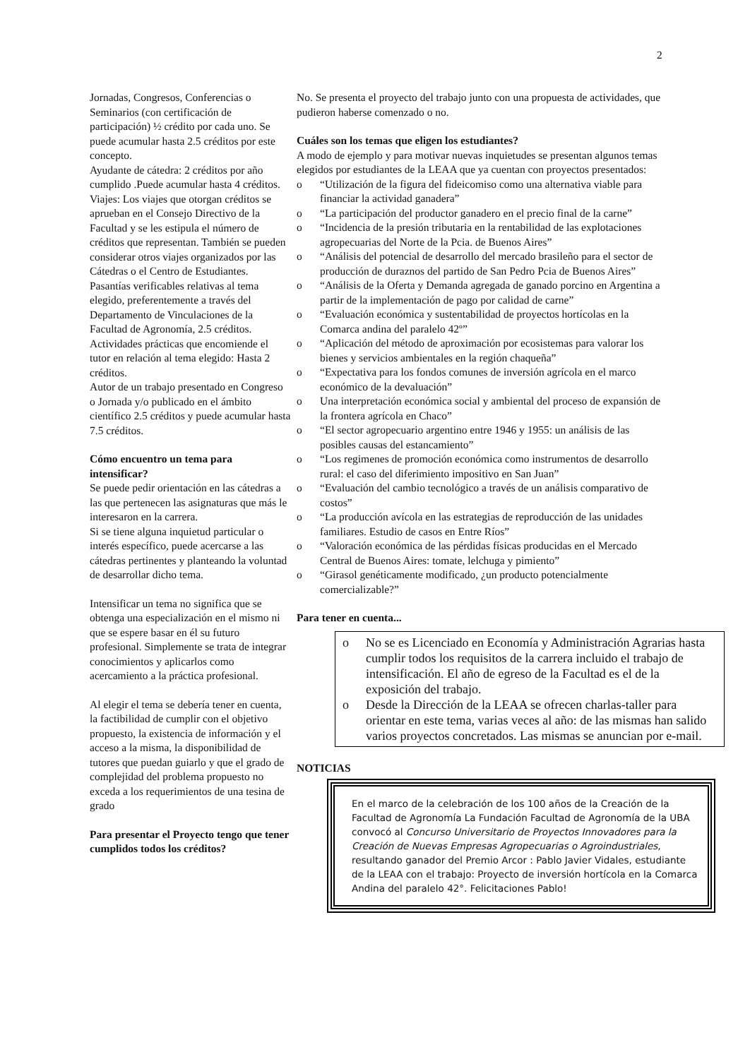2
Jornadas, Congresos, Conferencias o Seminarios (con certificación de participación) ½ crédito por cada uno. Se puede acumular hasta 2.5 créditos por este concepto.
Ayudante de cátedra: 2 créditos por año cumplido .Puede acumular hasta 4 créditos.
Viajes: Los viajes que otorgan créditos se aprueban en el Consejo Directivo de la Facultad y se les estipula el número de créditos que representan. También se pueden considerar otros viajes organizados por las Cátedras o el Centro de Estudiantes.
Pasantías verificables relativas al tema elegido, preferentemente a través del Departamento de Vinculaciones de la Facultad de Agronomía, 2.5 créditos.
Actividades prácticas que encomiende el tutor en relación al tema elegido: Hasta 2 créditos.
Autor de un trabajo presentado en Congreso o Jornada y/o publicado en el ámbito científico 2.5 créditos y puede acumular hasta 7.5 créditos.
Cómo encuentro un tema para intensificar?
Se puede pedir orientación en las cátedras a las que pertenecen las asignaturas que más le interesaron en la carrera.
Si se tiene alguna inquietud particular o interés específico, puede acercarse a las cátedras pertinentes y planteando la voluntad de desarrollar dicho tema.
Intensificar un tema no significa que se obtenga una especialización en el mismo ni que se espere basar en él su futuro profesional. Simplemente se trata de integrar conocimientos y aplicarlos como acercamiento a la práctica profesional.
Al elegir el tema se debería tener en cuenta, la factibilidad de cumplir con el objetivo propuesto, la existencia de información y el acceso a la misma, la disponibilidad de tutores que puedan guiarlo y que el grado de complejidad del problema propuesto no exceda a los requerimientos de una tesina de grado
Para presentar el Proyecto tengo que tener cumplidos todos los créditos?
No. Se presenta el proyecto del trabajo junto con una propuesta de actividades, que pudieron haberse comenzado o no.
Cuáles son los temas que eligen los estudiantes?
A modo de ejemplo y para motivar nuevas inquietudes se presentan algunos temas elegidos por estudiantes de la LEAA que ya cuentan con proyectos presentados:
o “Utilización de la figura del fideicomiso como una alternativa viable para financiar la actividad ganadera”
o “La participación del productor ganadero en el precio final de la carne”
o “Incidencia de la presión tributaria en la rentabilidad de las explotaciones agropecuarias del Norte de la Pcia. de Buenos Aires”
o “Análisis del potencial de desarrollo del mercado brasileño para el sector de producción de duraznos del partido de San Pedro Pcia de Buenos Aires”
o “Análisis de la Oferta y Demanda agregada de ganado porcino en Argentina a partir de la implementación de pago por calidad de carne”
o “Evaluación económica y sustentabilidad de proyectos hortícolas en la Comarca andina del paralelo 42º”
o “Aplicación del método de aproximación por ecosistemas para valorar los bienes y servicios ambientales en la región chaqueña”
o “Expectativa para los fondos comunes de inversión agrícola en el marco económico de la devaluación”
o Una interpretación económica social y ambiental del proceso de expansión de la frontera agrícola en Chaco”
o “El sector agropecuario argentino entre 1946 y 1955: un análisis de las posibles causas del estancamiento”
o “Los regimenes de promoción económica como instrumentos de desarrollo rural: el caso del diferimiento impositivo en San Juan”
o “Evaluación del cambio tecnológico a través de un análisis comparativo de costos”
o “La producción avícola en las estrategias de reproducción de las unidades familiares. Estudio de casos en Entre Ríos”
o “Valoración económica de las pérdidas físicas producidas en el Mercado Central de Buenos Aires: tomate, lelchuga y pimiento”
o “Girasol genéticamente modificado, ¿un producto potencialmente comercializable?”
Para tener en cuenta...
o No se es Licenciado en Economía y Administración Agrarias hasta cumplir todos los requisitos de la carrera incluido el trabajo de intensificación. El año de egreso de la Facultad es el de la exposición del trabajo.
o Desde la Dirección de la LEAA se ofrecen charlas-taller para orientar en este tema, varias veces al año: de las mismas han salido varios proyectos concretados. Las mismas se anuncian por e-mail.
NOTICIAS
En el marco de la celebración de los 100 años de la Creación de la Facultad de Agronomía La Fundación Facultad de Agronomía de la UBA convocó al Concurso Universitario de Proyectos Innovadores para la Creación de Nuevas Empresas Agropecuarias o Agroindustriales, resultando ganador del Premio Arcor : Pablo Javier Vidales, estudiante de la LEAA con el trabajo: Proyecto de inversión hortícola en la Comarca Andina del paralelo 42°. Felicitaciones Pablo!